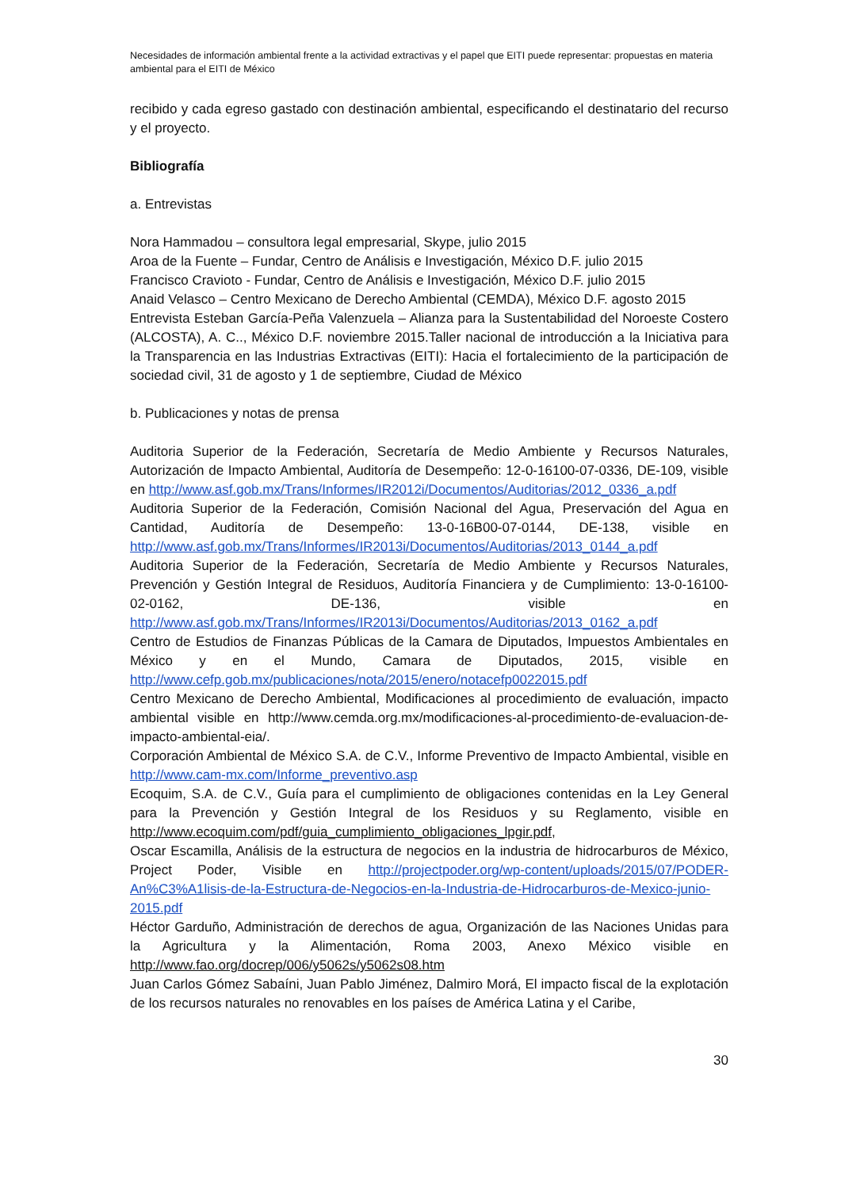Necesidades de información ambiental frente a la actividad extractivas y el papel que EITI puede representar: propuestas en materia ambiental para el EITI de México
recibido y cada egreso gastado con destinación ambiental, especificando el destinatario del recurso y el proyecto.
Bibliografía
a. Entrevistas
Nora Hammadou – consultora legal empresarial, Skype, julio 2015
Aroa de la Fuente – Fundar, Centro de Análisis e Investigación, México D.F. julio 2015
Francisco Cravioto - Fundar, Centro de Análisis e Investigación, México D.F. julio 2015
Anaid Velasco – Centro Mexicano de Derecho Ambiental (CEMDA), México D.F. agosto 2015
Entrevista Esteban García-Peña Valenzuela – Alianza para la Sustentabilidad del Noroeste Costero (ALCOSTA), A. C.., México D.F. noviembre 2015.Taller nacional de introducción a la Iniciativa para la Transparencia en las Industrias Extractivas (EITI): Hacia el fortalecimiento de la participación de sociedad civil, 31 de agosto y 1 de septiembre, Ciudad de México
b. Publicaciones y notas de prensa
Auditoria Superior de la Federación, Secretaría de Medio Ambiente y Recursos Naturales, Autorización de Impacto Ambiental, Auditoría de Desempeño: 12-0-16100-07-0336, DE-109, visible en http://www.asf.gob.mx/Trans/Informes/IR2012i/Documentos/Auditorias/2012_0336_a.pdf
Auditoria Superior de la Federación, Comisión Nacional del Agua, Preservación del Agua en Cantidad, Auditoría de Desempeño: 13-0-16B00-07-0144, DE-138, visible en http://www.asf.gob.mx/Trans/Informes/IR2013i/Documentos/Auditorias/2013_0144_a.pdf
Auditoria Superior de la Federación, Secretaría de Medio Ambiente y Recursos Naturales, Prevención y Gestión Integral de Residuos, Auditoría Financiera y de Cumplimiento: 13-0-16100-02-0162, DE-136, visible en http://www.asf.gob.mx/Trans/Informes/IR2013i/Documentos/Auditorias/2013_0162_a.pdf
Centro de Estudios de Finanzas Públicas de la Camara de Diputados, Impuestos Ambientales en México y en el Mundo, Camara de Diputados, 2015, visible en http://www.cefp.gob.mx/publicaciones/nota/2015/enero/notacefp0022015.pdf
Centro Mexicano de Derecho Ambiental, Modificaciones al procedimiento de evaluación, impacto ambiental visible en http://www.cemda.org.mx/modificaciones-al-procedimiento-de-evaluacion-de-impacto-ambiental-eia/.
Corporación Ambiental de México S.A. de C.V., Informe Preventivo de Impacto Ambiental, visible en http://www.cam-mx.com/Informe_preventivo.asp
Ecoquim, S.A. de C.V., Guía para el cumplimiento de obligaciones contenidas en la Ley General para la Prevención y Gestión Integral de los Residuos y su Reglamento, visible en http://www.ecoquim.com/pdf/guia_cumplimiento_obligaciones_lpgir.pdf,
Oscar Escamilla, Análisis de la estructura de negocios en la industria de hidrocarburos de México, Project Poder, Visible en http://projectpoder.org/wp-content/uploads/2015/07/PODER-An%C3%A1lisis-de-la-Estructura-de-Negocios-en-la-Industria-de-Hidrocarburos-de-Mexico-junio-2015.pdf
Héctor Garduño, Administración de derechos de agua, Organización de las Naciones Unidas para la Agricultura y la Alimentación, Roma 2003, Anexo México visible en http://www.fao.org/docrep/006/y5062s/y5062s08.htm
Juan Carlos Gómez Sabaíni, Juan Pablo Jiménez, Dalmiro Morá, El impacto fiscal de la explotación de los recursos naturales no renovables en los países de América Latina y el Caribe,
30